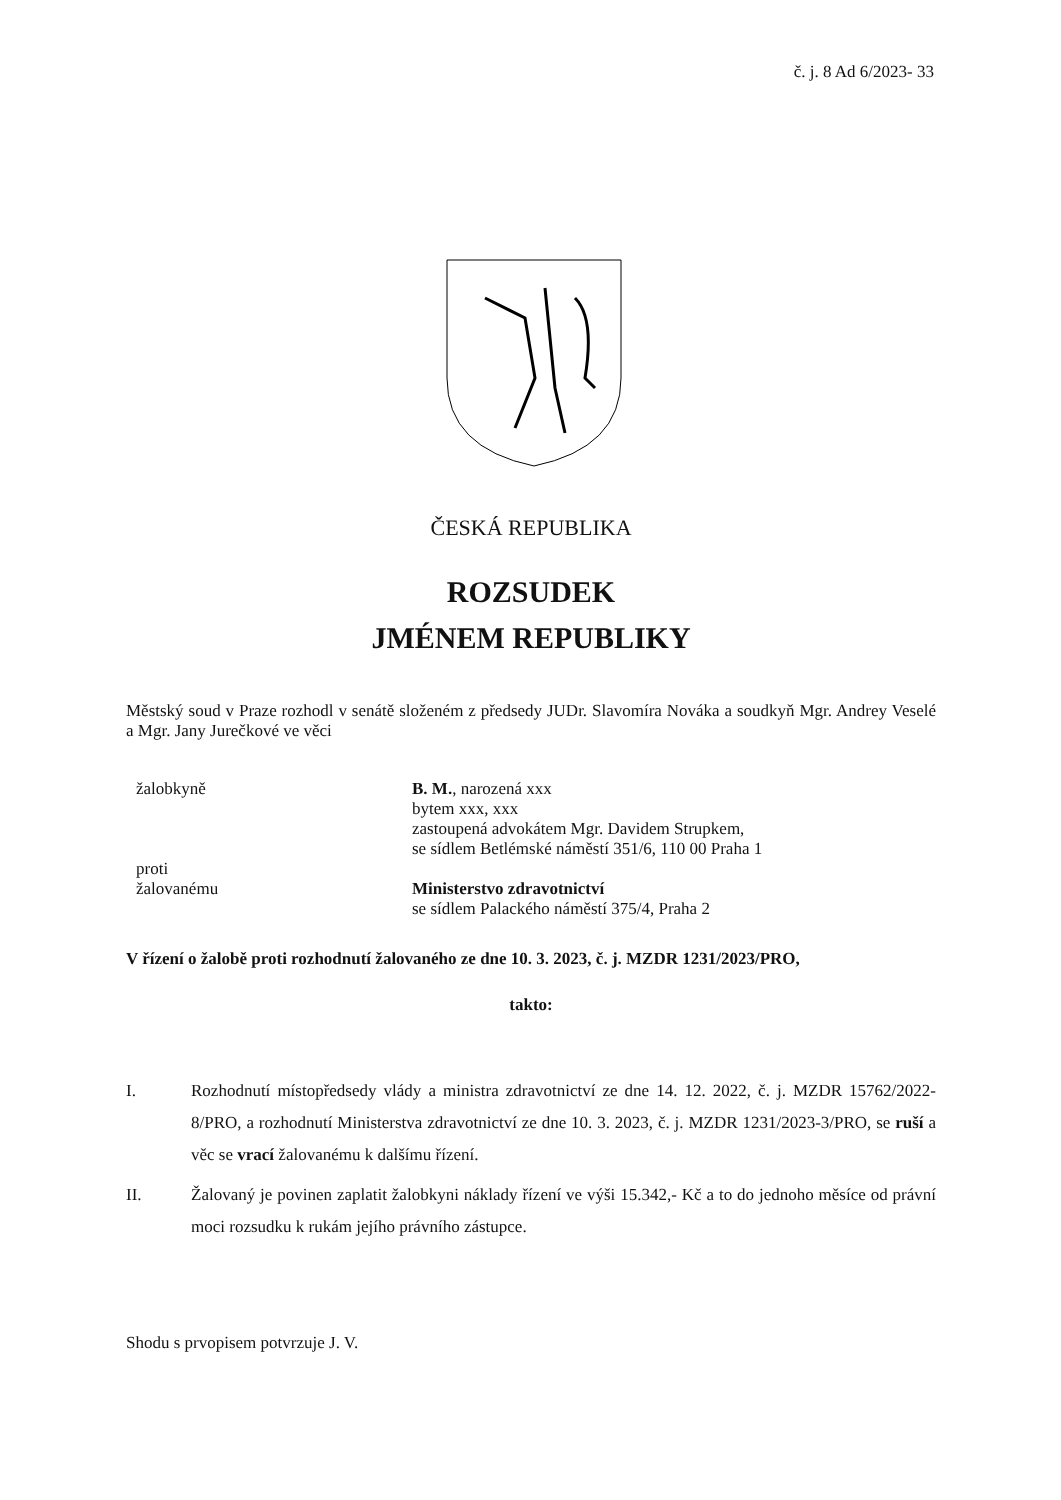č. j. 8 Ad 6/2023- 33
ČESKÁ REPUBLIKA
ROZSUDEK
JMÉNEM REPUBLIKY
Městský soud v Praze rozhodl v senátě složeném z předsedy JUDr. Slavomíra Nováka a soudkyň Mgr. Andrey Veselé a Mgr. Jany Jurečkové ve věci
žalobkyně B. M., narozená xxx
bytem xxx, xxx
zastoupená advokátem Mgr. Davidem Strupkem,
se sídlem Betlémské náměstí 351/6, 110 00 Praha 1
proti
žalovanému
Ministerstvo zdravotnictví
se sídlem Palackého náměstí 375/4, Praha 2
V řízení o žalobě proti rozhodnutí žalovaného ze dne 10. 3. 2023, č. j. MZDR 1231/2023/PRO,
takto:
I. Rozhodnutí místopředsedy vlády a ministra zdravotnictví ze dne 14. 12. 2022, č. j. MZDR 15762/2022-8/PRO, a rozhodnutí Ministerstva zdravotnictví ze dne 10. 3. 2023, č. j. MZDR 1231/2023-3/PRO, se ruší a věc se vrací žalovanému k dalšímu řízení.
II. Žalovaný je povinen zaplatit žalobkyni náklady řízení ve výši 15.342,- Kč a to do jednoho měsíce od právní moci rozsudku k rukám jejího právního zástupce.
Shodu s prvopisem potvrzuje J. V.